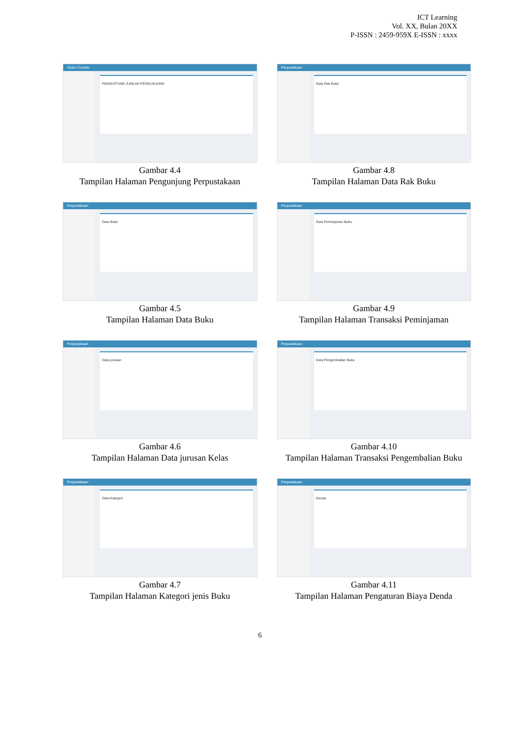ICT Learning
Vol. XX, Bulan 20XX
P-ISSN : 2459-959X E-ISSN : xxxx
Visitor Counter
PENGHITUNG JUMLAH PENGUNJUNG
Gambar 4.4
Tampilan Halaman Pengunjung Perpustakaan
Perpustakaan
Data Rak Buku
Gambar 4.8
Tampilan Halaman Data Rak Buku
Perpustakaan
Data Buku
Gambar 4.5
Tampilan Halaman Data Buku
Perpustakaan
Data Peminjaman Buku
Gambar 4.9
Tampilan Halaman Transaksi Peminjaman
Perpustakaan
Data jurusan
Gambar 4.6
Tampilan Halaman Data jurusan Kelas
Perpustakaan
Data Pengembalian Buku
Gambar 4.10
Tampilan Halaman Transaksi Pengembalian Buku
Perpustakaan
Data Kategori
Gambar 4.7
Tampilan Halaman Kategori jenis Buku
Perpustakaan
Denda
Gambar 4.11
Tampilan Halaman Pengaturan Biaya Denda
6